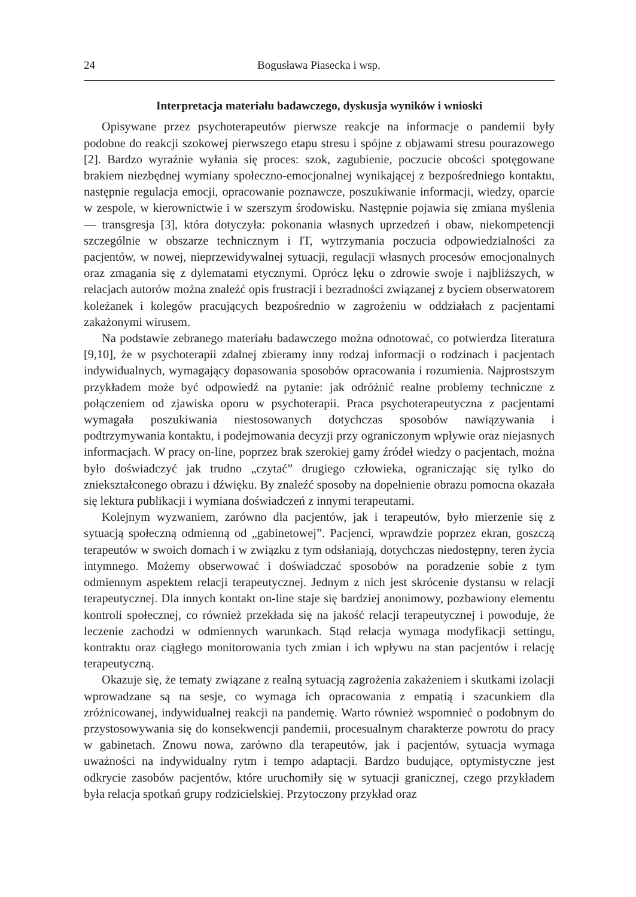24 Bogusława Piasecka i wsp.
Interpretacja materiału badawczego, dyskusja wyników i wnioski
Opisywane przez psychoterapeutów pierwsze reakcje na informacje o pandemii były podobne do reakcji szokowej pierwszego etapu stresu i spójne z objawami stresu pourazowego [2]. Bardzo wyraźnie wyłania się proces: szok, zagubienie, poczucie obcości spotęgowane brakiem niezbędnej wymiany społeczno-emocjonalnej wynikającej z bezpośredniego kontaktu, następnie regulacja emocji, opracowanie poznawcze, poszukiwanie informacji, wiedzy, oparcie w zespole, w kierownictwie i w szerszym środowisku. Następnie pojawia się zmiana myślenia — transgresja [3], która dotyczyła: pokonania własnych uprzedzeń i obaw, niekompetencji szczególnie w obszarze technicznym i IT, wytrzymania poczucia odpowiedzialności za pacjentów, w nowej, nieprzewidywalnej sytuacji, regulacji własnych procesów emocjonalnych oraz zmagania się z dylematami etycznymi. Oprócz lęku o zdrowie swoje i najbliższych, w relacjach autorów można znaleźć opis frustracji i bezradności związanej z byciem obserwatorem koleżanek i kolegów pracujących bezpośrednio w zagrożeniu w oddziałach z pacjentami zakażonymi wirusem.
Na podstawie zebranego materiału badawczego można odnotować, co potwierdza literatura [9,10], że w psychoterapii zdalnej zbieramy inny rodzaj informacji o rodzinach i pacjentach indywidualnych, wymagający dopasowania sposobów opracowania i rozumienia. Najprostszym przykładem może być odpowiedź na pytanie: jak odróżnić realne problemy techniczne z połączeniem od zjawiska oporu w psychoterapii. Praca psychoterapeutyczna z pacjentami wymagała poszukiwania niestosowanych dotychczas sposobów nawiązywania i podtrzymywania kontaktu, i podejmowania decyzji przy ograniczonym wpływie oraz niejasnych informacjach. W pracy on-line, poprzez brak szerokiej gamy źródeł wiedzy o pacjentach, można było doświadczyć jak trudno „czytać” drugiego człowieka, ograniczając się tylko do zniekształconego obrazu i dźwięku. By znaleźć sposoby na dopełnienie obrazu pomocna okazała się lektura publikacji i wymiana doświadczeń z innymi terapeutami.
Kolejnym wyzwaniem, zarówno dla pacjentów, jak i terapeutów, było mierzenie się z sytuacją społeczną odmienną od „gabinetowej”. Pacjenci, wprawdzie poprzez ekran, goszczą terapeutów w swoich domach i w związku z tym odsłaniają, dotychczas niedostępny, teren życia intymnego. Możemy obserwować i doświadczać sposobów na poradzenie sobie z tym odmiennym aspektem relacji terapeutycznej. Jednym z nich jest skrócenie dystansu w relacji terapeutycznej. Dla innych kontakt on-line staje się bardziej anonimowy, pozbawiony elementu kontroli społecznej, co również przekłada się na jakość relacji terapeutycznej i powoduje, że leczenie zachodzi w odmiennych warunkach. Stąd relacja wymaga modyfikacji settingu, kontraktu oraz ciągłego monitorowania tych zmian i ich wpływu na stan pacjentów i relację terapeutyczną.
Okazuje się, że tematy związane z realną sytuacją zagrożenia zakażeniem i skutkami izolacji wprowadzane są na sesje, co wymaga ich opracowania z empatią i szacunkiem dla zróżnicowanej, indywidualnej reakcji na pandemię. Warto również wspomnieć o podobnym do przystosowywania się do konsekwencji pandemii, procesualnym charakterze powrotu do pracy w gabinetach. Znowu nowa, zarówno dla terapeutów, jak i pacjentów, sytuacja wymaga uważności na indywidualny rytm i tempo adaptacji. Bardzo budujące, optymistyczne jest odkrycie zasobów pacjentów, które uruchomiły się w sytuacji granicznej, czego przykładem była relacja spotkań grupy rodzicielskiej. Przytoczony przykład oraz